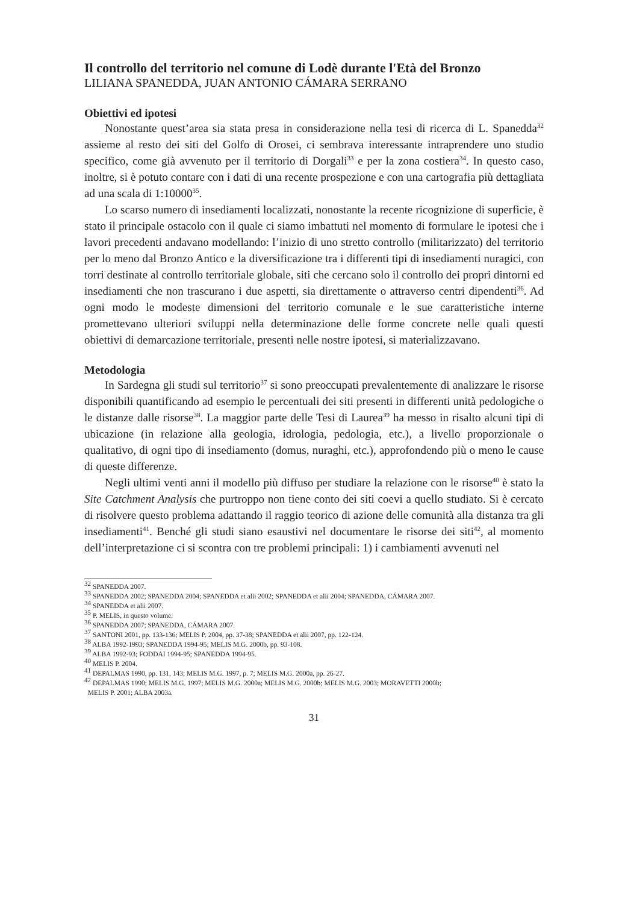Il controllo del territorio nel comune di Lodè durante l'Età del Bronzo
LILIANA SPANEDDA, JUAN ANTONIO CÁMARA SERRANO
Obiettivi ed ipotesi
Nonostante quest’area sia stata presa in considerazione nella tesi di ricerca di L. Spanedda<sup>32</sup> assieme al resto dei siti del Golfo di Orosei, ci sembrava interessante intraprendere uno studio specifico, come già avvenuto per il territorio di Dorgali<sup>33</sup> e per la zona costiera<sup>34</sup>. In questo caso, inoltre, si è potuto contare con i dati di una recente prospezione e con una cartografia più dettagliata ad una scala di 1:10000<sup>35</sup>.
Lo scarso numero di insediamenti localizzati, nonostante la recente ricognizione di superficie, è stato il principale ostacolo con il quale ci siamo imbattuti nel momento di formulare le ipotesi che i lavori precedenti andavano modellando: l’inizio di uno stretto controllo (militarizzato) del territorio per lo meno dal Bronzo Antico e la diversificazione tra i differenti tipi di insediamenti nuragici, con torri destinate al controllo territoriale globale, siti che cercano solo il controllo dei propri dintorni ed insediamenti che non trascurano i due aspetti, sia direttamente o attraverso centri dipendenti<sup>36</sup>. Ad ogni modo le modeste dimensioni del territorio comunale e le sue caratteristiche interne promettevano ulteriori sviluppi nella determinazione delle forme concrete nelle quali questi obiettivi di demarcazione territoriale, presenti nelle nostre ipotesi, si materializzavano.
Metodologia
In Sardegna gli studi sul territorio<sup>37</sup> si sono preoccupati prevalentemente di analizzare le risorse disponibili quantificando ad esempio le percentuali dei siti presenti in differenti unità pedologiche o le distanze dalle risorse<sup>38</sup>. La maggior parte delle Tesi di Laurea<sup>39</sup> ha messo in risalto alcuni tipi di ubicazione (in relazione alla geologia, idrologia, pedologia, etc.), a livello proporzionale o qualitativo, di ogni tipo di insediamento (domus, nuraghi, etc.), approfondendo più o meno le cause di queste differenze.
Negli ultimi venti anni il modello più diffuso per studiare la relazione con le risorse<sup>40</sup> è stato la Site Catchment Analysis che purtroppo non tiene conto dei siti coevi a quello studiato. Si è cercato di risolvere questo problema adattando il raggio teorico di azione delle comunità alla distanza tra gli insediamenti<sup>41</sup>. Benché gli studi siano esaustivi nel documentare le risorse dei siti<sup>42</sup>, al momento dell’interpretazione ci si scontra con tre problemi principali: 1) i cambiamenti avvenuti nel
<sup>32</sup> SPANEDDA 2007.
<sup>33</sup> SPANEDDA 2002; SPANEDDA 2004; SPANEDDA et alii 2002; SPANEDDA et alii 2004; SPANEDDA, CÁMARA 2007.
<sup>34</sup> SPANEDDA et alii 2007.
<sup>35</sup> P. MELIS, in questo volume.
<sup>36</sup> SPANEDDA 2007; SPANEDDA, CÁMARA 2007.
<sup>37</sup> SANTONI 2001, pp. 133-136; MELIS P. 2004, pp. 37-38; SPANEDDA et alii 2007, pp. 122-124.
<sup>38</sup> ALBA 1992-1993; SPANEDDA 1994-95; MELIS M.G. 2000b, pp. 93-108.
<sup>39</sup> ALBA 1992-93; FODDAI 1994-95; SPANEDDA 1994-95.
<sup>40</sup> MELIS P. 2004.
<sup>41</sup> DEPALMAS 1990, pp. 131, 143; MELIS M.G. 1997, p. 7; MELIS M.G. 2000a, pp. 26-27.
<sup>42</sup> DEPALMAS 1990; MELIS M.G. 1997; MELIS M.G. 2000a; MELIS M.G. 2000b; MELIS M.G. 2003; MORAVETTI 2000b;
MELIS P. 2001; ALBA 2003a.
31